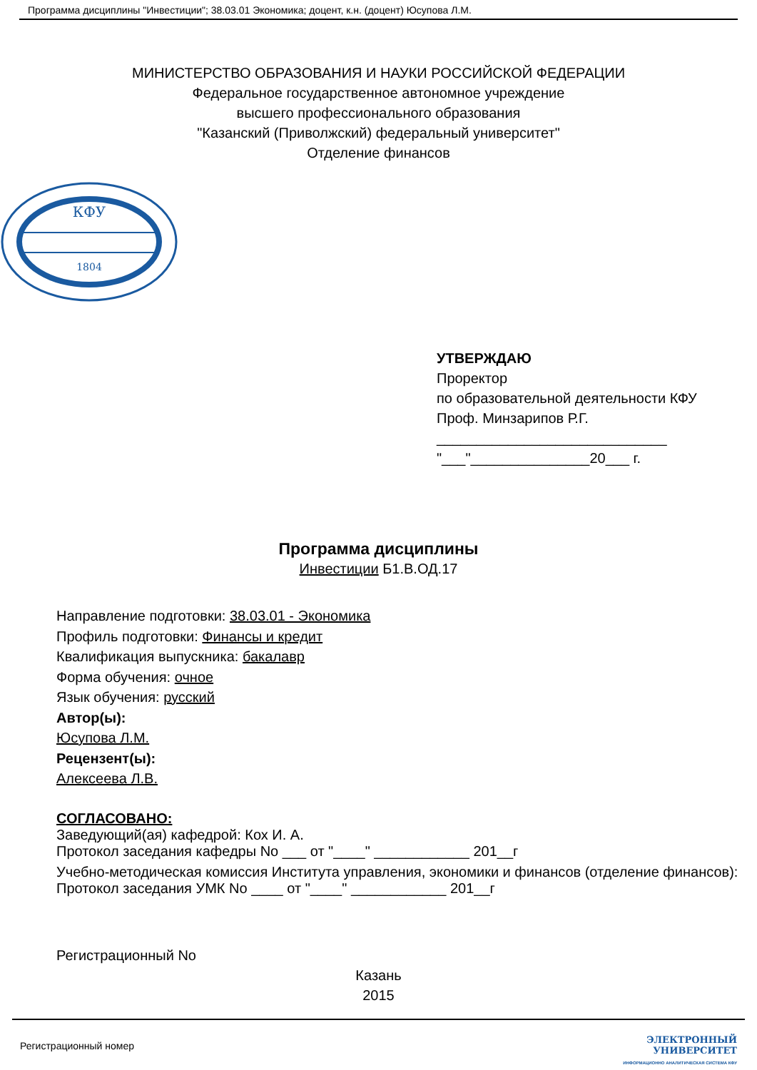Программа дисциплины "Инвестиции"; 38.03.01 Экономика; доцент, к.н. (доцент) Юсупова Л.М.
МИНИСТЕРСТВО ОБРАЗОВАНИЯ И НАУКИ РОССИЙСКОЙ ФЕДЕРАЦИИ
Федеральное государственное автономное учреждение
высшего профессионального образования
"Казанский (Приволжский) федеральный университет"
Отделение финансов
КФУ
1804
УТВЕРЖДАЮ
Проректор
по образовательной деятельности КФУ
Проф. Минзарипов Р.Г.
_____________________________
"___"_______________20___ г.
Программа дисциплины
Инвестиции Б1.В.ОД.17
Направление подготовки: 38.03.01 - Экономика
Профиль подготовки: Финансы и кредит
Квалификация выпускника: бакалавр
Форма обучения: очное
Язык обучения: русский
Автор(ы):
Юсупова Л.М.
Рецензент(ы):
Алексеева Л.В.
СОГЛАСОВАНО:
Заведующий(ая) кафедрой: Кох И. А.
Протокол заседания кафедры No ___ от "____" ____________ 201__г
Учебно-методическая комиссия Института управления, экономики и финансов (отделение финансов):
Протокол заседания УМК No ____ от "____" ____________ 201__г
Регистрационный No
Казань
2015
Регистрационный номер
ЭЛЕКТРОННЫЙ
УНИВЕРСИТЕТ
ИНФОРМАЦИОННО АНАЛИТИЧЕСКАЯ СИСТЕМА КФУ